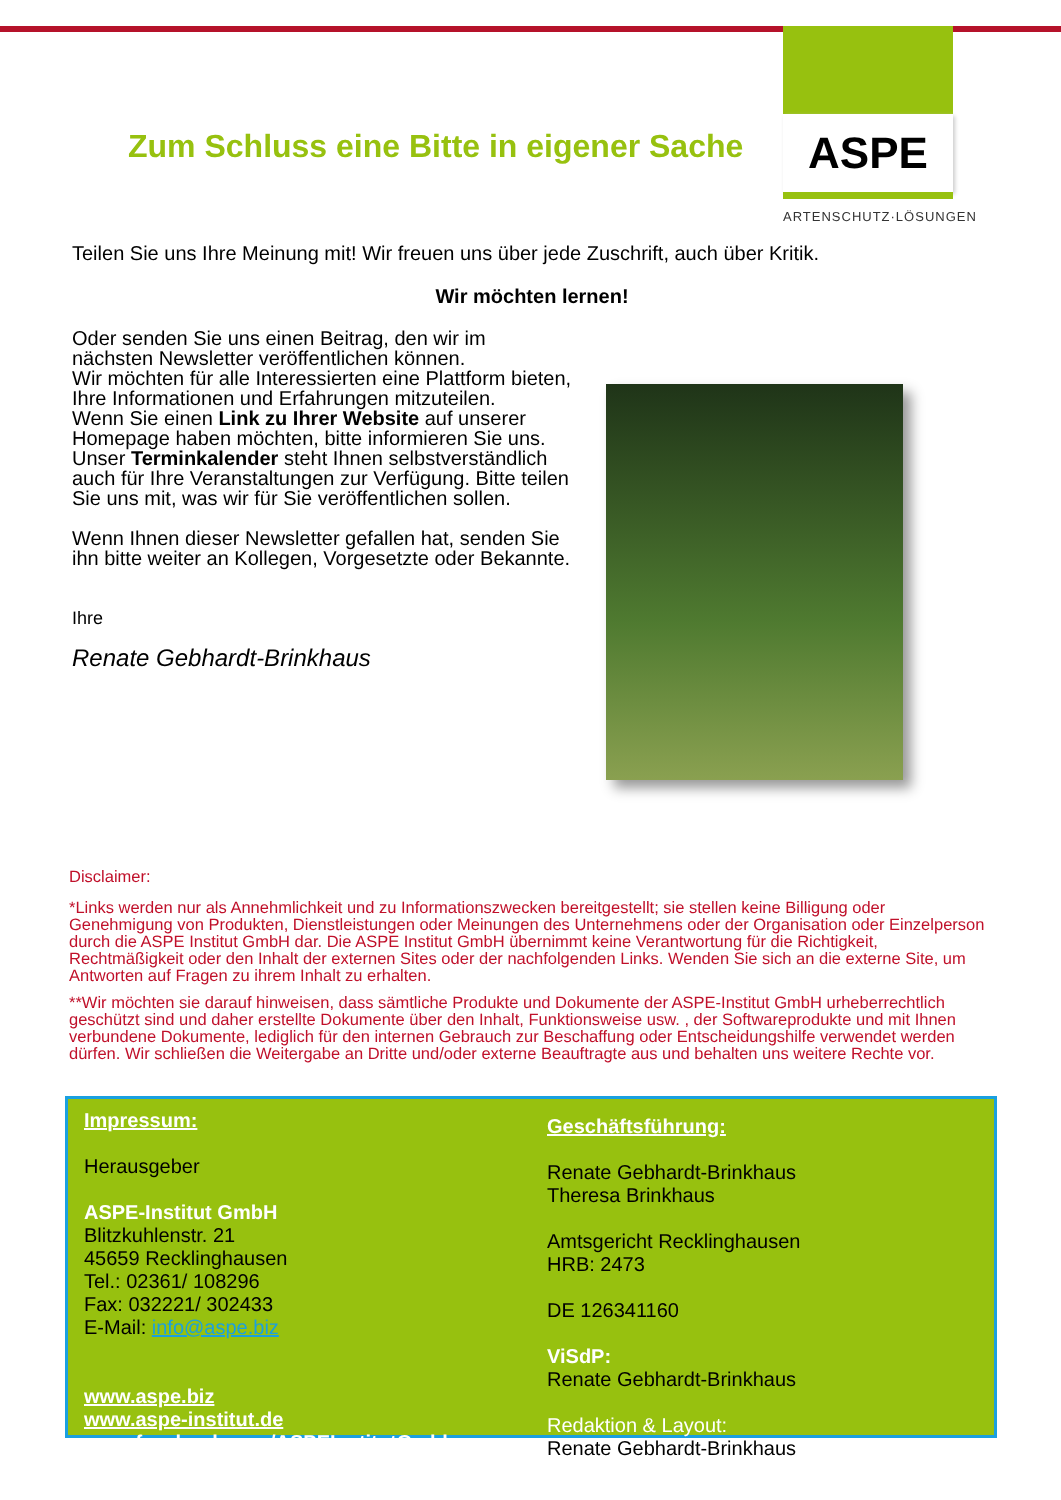Zum Schluss eine Bitte in eigener Sache
ASPE
ARTENSCHUTZ·LÖSUNGEN
Teilen Sie uns Ihre Meinung mit! Wir freuen uns über jede Zuschrift, auch über Kritik.
Wir möchten lernen!
Oder senden Sie uns einen Beitrag, den wir im nächsten Newsletter veröffentlichen können.
Wir möchten für alle Interessierten eine Plattform bieten, Ihre Informationen und Erfahrungen mitzuteilen.
Wenn Sie einen Link zu Ihrer Website auf unserer Homepage haben möchten, bitte informieren Sie uns.
Unser Terminkalender steht Ihnen selbstverständlich auch für Ihre Veranstaltungen zur Verfügung. Bitte teilen Sie uns mit, was wir für Sie veröffentlichen sollen.
Wenn Ihnen dieser Newsletter gefallen hat, senden Sie ihn bitte weiter an Kollegen, Vorgesetzte oder Bekannte.
Ihre
Renate Gebhardt-Brinkhaus
Disclaimer:
*Links werden nur als Annehmlichkeit und zu Informationszwecken bereitgestellt; sie stellen keine Billigung oder Genehmigung von Produkten, Dienstleistungen oder Meinungen des Unternehmens oder der Organisation oder Einzelperson durch die ASPE Institut GmbH dar. Die ASPE Institut GmbH übernimmt keine Verantwortung für die Richtigkeit, Rechtmäßigkeit oder den Inhalt der externen Sites oder der nachfolgenden Links. Wenden Sie sich an die externe Site, um Antworten auf Fragen zu ihrem Inhalt zu erhalten.
**Wir möchten sie darauf hinweisen, dass sämtliche Produkte und Dokumente der ASPE-Institut GmbH urheberrechtlich geschützt sind und daher erstellte Dokumente über den Inhalt, Funktionsweise usw. , der Softwareprodukte und mit Ihnen verbundene Dokumente, lediglich für den internen Gebrauch zur Beschaffung oder Entscheidungshilfe verwendet werden dürfen. Wir schließen die Weitergabe an Dritte und/oder externe Beauftragte aus und behalten uns weitere Rechte vor.
Impressum:
Herausgeber
ASPE-Institut GmbH
Blitzkuhlenstr. 21
45659 Recklinghausen
Tel.: 02361/ 108296
Fax: 032221/ 302433
E-Mail: info@aspe.biz
www.aspe.biz
www.aspe-institut.de
www.facebook.com/ASPEInstitutGmbh
Geschäftsführung:
Renate Gebhardt-Brinkhaus
Theresa Brinkhaus
Amtsgericht Recklinghausen
HRB: 2473
DE 126341160
ViSdP:
Renate Gebhardt-Brinkhaus
Redaktion & Layout:
Renate Gebhardt-Brinkhaus